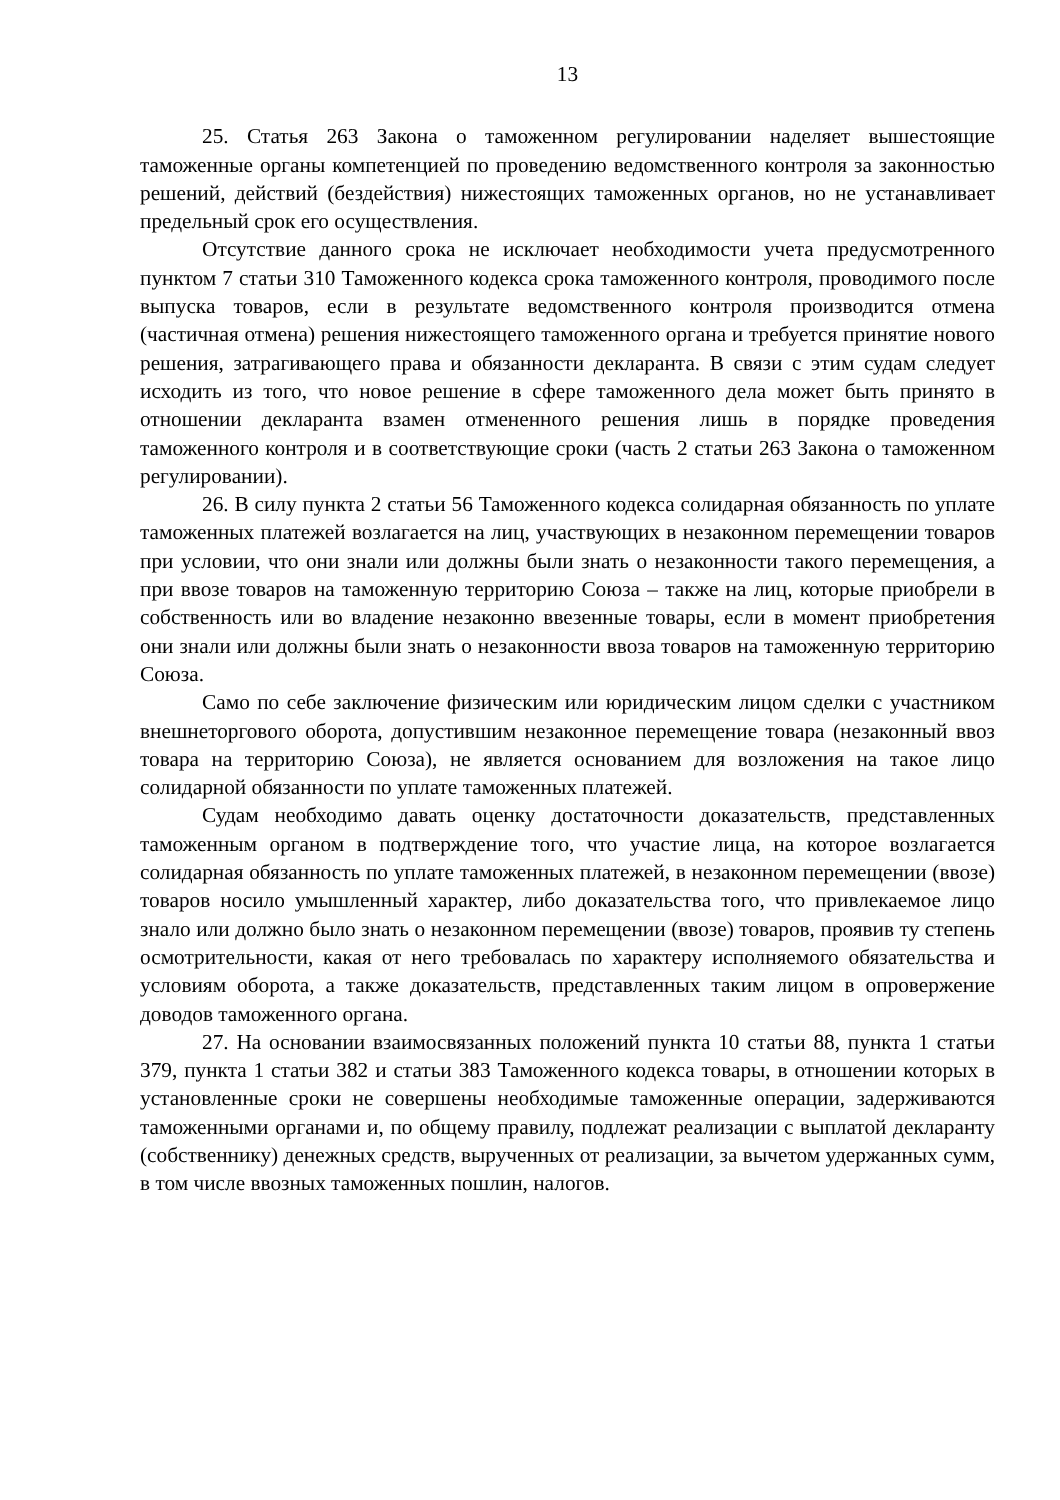13
25. Статья 263 Закона о таможенном регулировании наделяет вышестоящие таможенные органы компетенцией по проведению ведомственного контроля за законностью решений, действий (бездействия) нижестоящих таможенных органов, но не устанавливает предельный срок его осуществления.
Отсутствие данного срока не исключает необходимости учета предусмотренного пунктом 7 статьи 310 Таможенного кодекса срока таможенного контроля, проводимого после выпуска товаров, если в результате ведомственного контроля производится отмена (частичная отмена) решения нижестоящего таможенного органа и требуется принятие нового решения, затрагивающего права и обязанности декларанта. В связи с этим судам следует исходить из того, что новое решение в сфере таможенного дела может быть принято в отношении декларанта взамен отмененного решения лишь в порядке проведения таможенного контроля и в соответствующие сроки (часть 2 статьи 263 Закона о таможенном регулировании).
26. В силу пункта 2 статьи 56 Таможенного кодекса солидарная обязанность по уплате таможенных платежей возлагается на лиц, участвующих в незаконном перемещении товаров при условии, что они знали или должны были знать о незаконности такого перемещения, а при ввозе товаров на таможенную территорию Союза – также на лиц, которые приобрели в собственность или во владение незаконно ввезенные товары, если в момент приобретения они знали или должны были знать о незаконности ввоза товаров на таможенную территорию Союза.
Само по себе заключение физическим или юридическим лицом сделки с участником внешнеторгового оборота, допустившим незаконное перемещение товара (незаконный ввоз товара на территорию Союза), не является основанием для возложения на такое лицо солидарной обязанности по уплате таможенных платежей.
Судам необходимо давать оценку достаточности доказательств, представленных таможенным органом в подтверждение того, что участие лица, на которое возлагается солидарная обязанность по уплате таможенных платежей, в незаконном перемещении (ввозе) товаров носило умышленный характер, либо доказательства того, что привлекаемое лицо знало или должно было знать о незаконном перемещении (ввозе) товаров, проявив ту степень осмотрительности, какая от него требовалась по характеру исполняемого обязательства и условиям оборота, а также доказательств, представленных таким лицом в опровержение доводов таможенного органа.
27. На основании взаимосвязанных положений пункта 10 статьи 88, пункта 1 статьи 379, пункта 1 статьи 382 и статьи 383 Таможенного кодекса товары, в отношении которых в установленные сроки не совершены необходимые таможенные операции, задерживаются таможенными органами и, по общему правилу, подлежат реализации с выплатой декларанту (собственнику) денежных средств, вырученных от реализации, за вычетом удержанных сумм, в том числе ввозных таможенных пошлин, налогов.